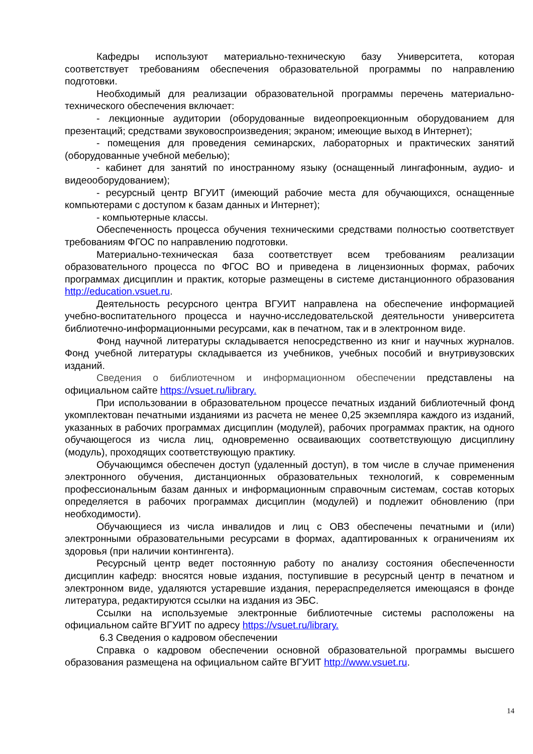Кафедры используют материально-техническую базу Университета, которая соответствует требованиям обеспечения образовательной программы по направлению подготовки.
Необходимый для реализации образовательной программы перечень материально-технического обеспечения включает:
- лекционные аудитории (оборудованные видеопроекционным оборудованием для презентаций; средствами звуковоспроизведения; экраном; имеющие выход в Интернет);
- помещения для проведения семинарских, лабораторных и практических занятий (оборудованные учебной мебелью);
- кабинет для занятий по иностранному языку (оснащенный лингафонным, аудио- и видеооборудованием);
- ресурсный центр ВГУИТ (имеющий рабочие места для обучающихся, оснащенные компьютерами с доступом к базам данных и Интернет);
- компьютерные классы.
Обеспеченность процесса обучения техническими средствами полностью соответствует требованиям ФГОС по направлению подготовки.
Материально-техническая база соответствует всем требованиям реализации образовательного процесса по ФГОС ВО и приведена в лицензионных формах, рабочих программах дисциплин и практик, которые размещены в системе дистанционного образования http://education.vsuet.ru.
Деятельность ресурсного центра ВГУИТ направлена на обеспечение информацией учебно-воспитательного процесса и научно-исследовательской деятельности университета библиотечно-информационными ресурсами, как в печатном, так и в электронном виде.
Фонд научной литературы складывается непосредственно из книг и научных журналов. Фонд учебной литературы складывается из учебников, учебных пособий и внутривузовских изданий.
Сведения о библиотечном и информационном обеспечении представлены на официальном сайте https://vsuet.ru/library.
При использовании в образовательном процессе печатных изданий библиотечный фонд укомплектован печатными изданиями из расчета не менее 0,25 экземпляра каждого из изданий, указанных в рабочих программах дисциплин (модулей), рабочих программах практик, на одного обучающегося из числа лиц, одновременно осваивающих соответствующую дисциплину (модуль), проходящих соответствующую практику.
Обучающимся обеспечен доступ (удаленный доступ), в том числе в случае применения электронного обучения, дистанционных образовательных технологий, к современным профессиональным базам данных и информационным справочным системам, состав которых определяется в рабочих программах дисциплин (модулей) и подлежит обновлению (при необходимости).
Обучающиеся из числа инвалидов и лиц с ОВЗ обеспечены печатными и (или) электронными образовательными ресурсами в формах, адаптированных к ограничениям их здоровья (при наличии контингента).
Ресурсный центр ведет постоянную работу по анализу состояния обеспеченности дисциплин кафедр: вносятся новые издания, поступившие в ресурсный центр в печатном и электронном виде, удаляются устаревшие издания, перераспределяется имеющаяся в фонде литература, редактируются ссылки на издания из ЭБС.
Ссылки на используемые электронные библиотечные системы расположены на официальном сайте ВГУИТ по адресу https://vsuet.ru/library.
6.3 Сведения о кадровом обеспечении
Справка о кадровом обеспечении основной образовательной программы высшего образования размещена на официальном сайте ВГУИТ http://www.vsuet.ru.
14